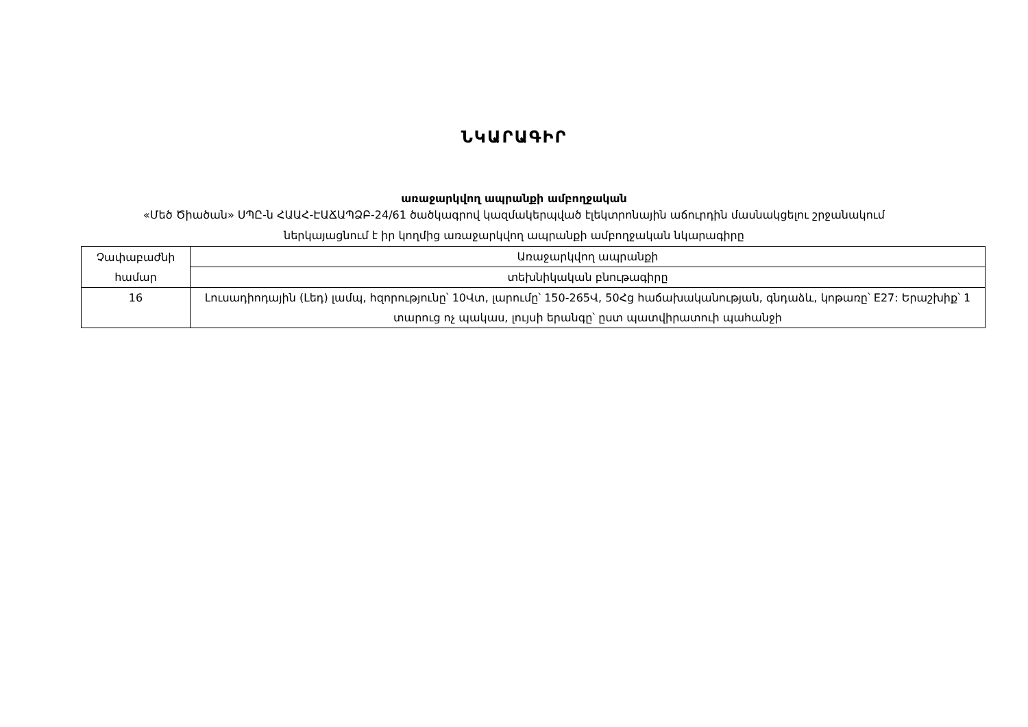ՆԿԱՐԱԳԻՐ
առաջարկվող ապրանքի ամբողջական
«Մեծ Ծիածան» ՍՊԸ-ն ՀԱԱՀ-ԷԱՃԱՊՁԲ-24/61 ծածկագրով կազմակերպված էլեկտրոնային աճուրդին մասնակցելու շրջանակում
ներկայացնում է իր կողմից առաջարկվող ապրանքի ամբողջական նկարագիրը
| Չափաբաժնի համար | Առաջարկվող ապրանքի |
| | տեխնիկական բնութագիրը |
| 16 | Լուսադիոդային (Լեդ) լամպ, հզորությունը՝ 10Վտ, լարումը՝ 150-265Վ, 50Հց հաճախականության, գնդաձև, կոթառը՝ E27: Երաշխիք՝ 1 տարուց ոչ պակաս, լույսի երանգը՝ ըստ պատվիրատուի պահանջի |